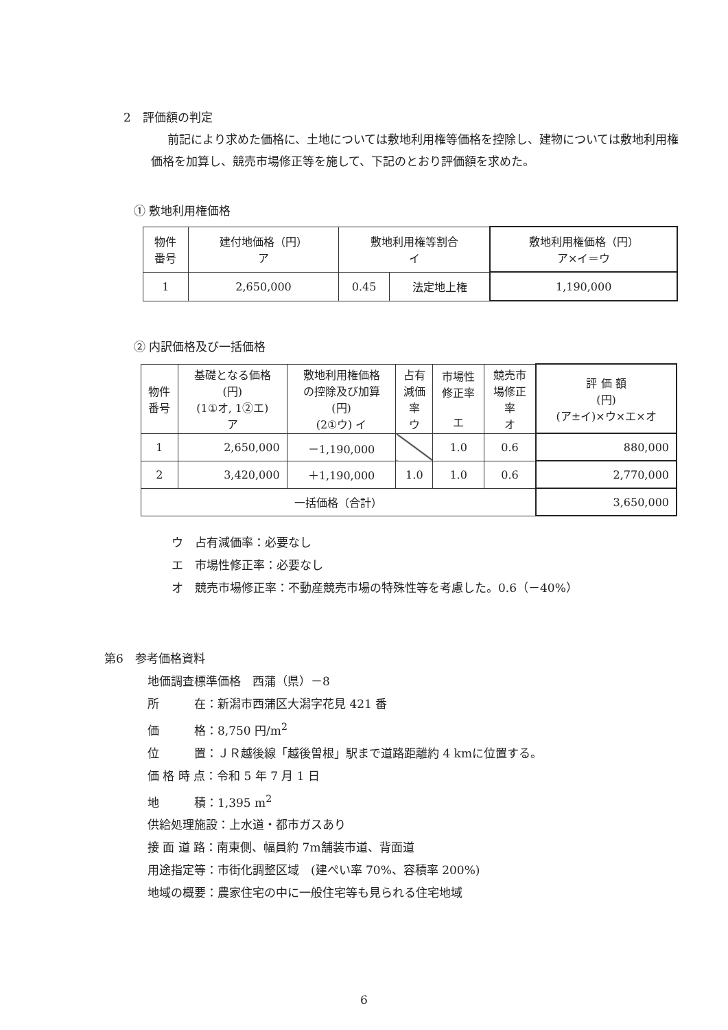2　評価額の判定
前記により求めた価格に、土地については敷地利用権等価格を控除し、建物については敷地利用権価格を加算し、競売市場修正等を施して、下記のとおり評価額を求めた。
① 敷地利用権価格
| 物件 番号 | 建付地価格（円） ア | 敷地利用権等割合 イ | | 敷地利用権価格（円） ア×イ＝ウ |
| --- | --- | --- | --- | --- |
| 1 | 2,650,000 | 0.45 | 法定地上権 | 1,190,000 |
② 内訳価格及び一括価格
| 物件 番号 | 基礎となる価格 (円) (1①オ, 1②エ) ア | 敷地利用権価格 の控除及び加算 (円) (2①ウ) イ | 占有 減価 率 ウ | 市場性 修正率 エ | 競売市 場修正 率 オ | 評 価 額 (円) (ア±イ)×ウ×エ×オ |
| --- | --- | --- | --- | --- | --- | --- |
| 1 | 2,650,000 | －1,190,000 | | 1.0 | 0.6 | 880,000 |
| 2 | 3,420,000 | ＋1,190,000 | 1.0 | 1.0 | 0.6 | 2,770,000 |
| 一括価格（合計） | | | | | | 3,650,000 |
ウ　占有減価率：必要なし
エ　市場性修正率：必要なし
オ　競売市場修正率：不動産競売市場の特殊性等を考慮した。0.6（－40%）
第6　参考価格資料
地価調査標準価格　西蒲（県）－8
所　　　在：新潟市西蒲区大潟字花見 421 番
価　　　格：8,750 円/m<sup>2</sup>
位　　　置：ＪＲ越後線「越後曽根」駅まで道路距離約 4 kmに位置する。
価 格 時 点：令和 5 年 7 月 1 日
地　　　積：1,395 m<sup>2</sup>
供給処理施設：上水道・都市ガスあり
接 面 道 路：南東側、幅員約 7m舗装市道、背面道
用途指定等：市街化調整区域　(建ぺい率 70%、容積率 200%)
地域の概要：農家住宅の中に一般住宅等も見られる住宅地域
6